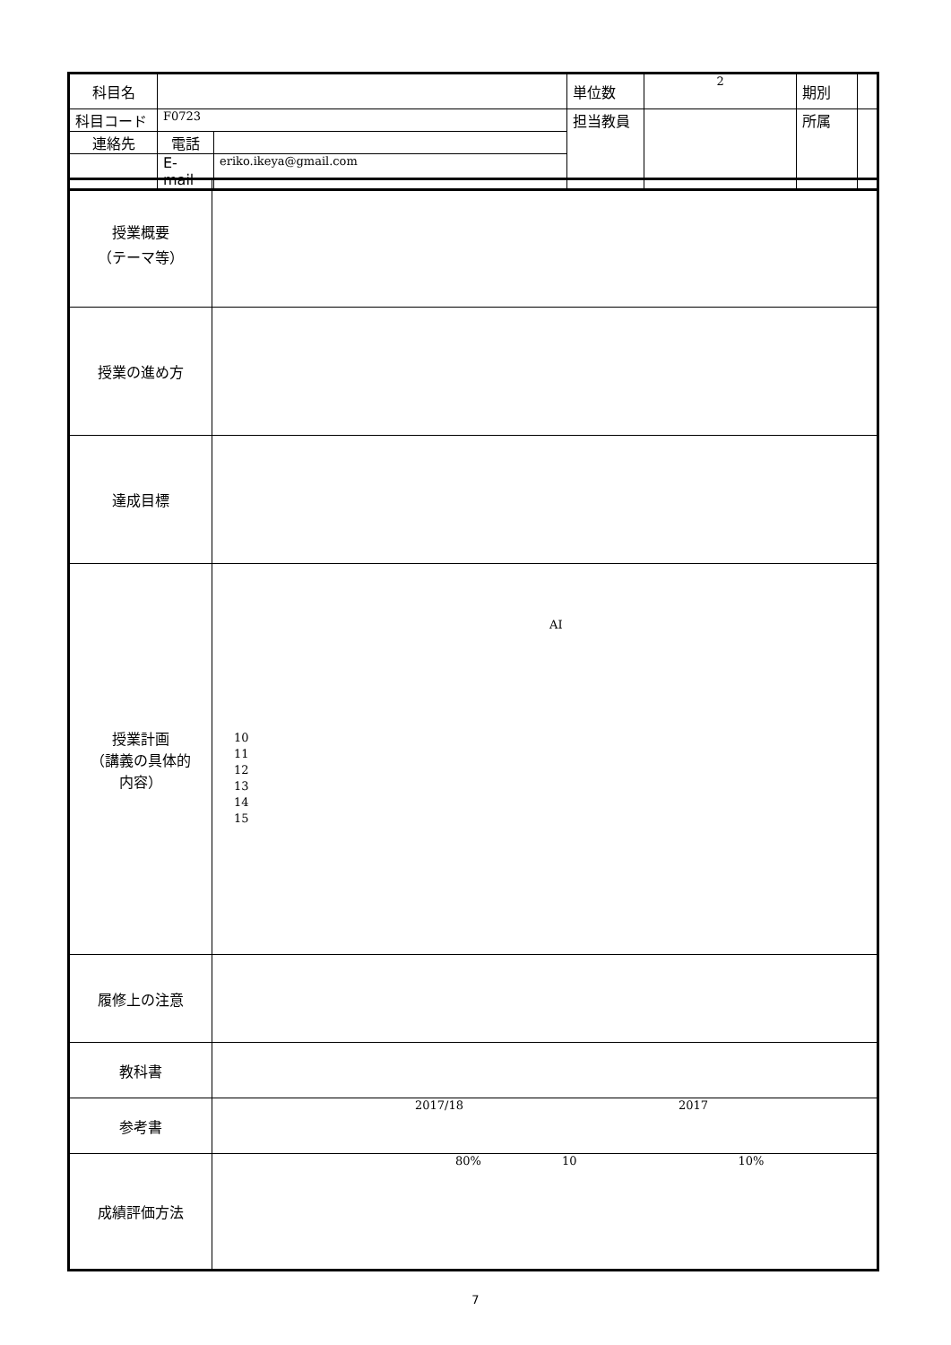| 科目名 | | | 単位数 | 2 | 期別 | |
| 科目コード | F0723 | | 担当教員 | | 所属 | |
| 連絡先 | 電話 | | | | | |
| | E-mail | eriko.ikeya@gmail.com | | | | |
| 授業概要 （テーマ等） | |
| 授業の進め方 | |
| 達成目標 | |
| 授業計画 （講義の具体的 内容） | AI 10 11 12 13 14 15 |
| 履修上の注意 | |
| 教科書 | |
| 参考書 | 2017/18 2017 |
| 成績評価方法 | 80% 10 10% |
7